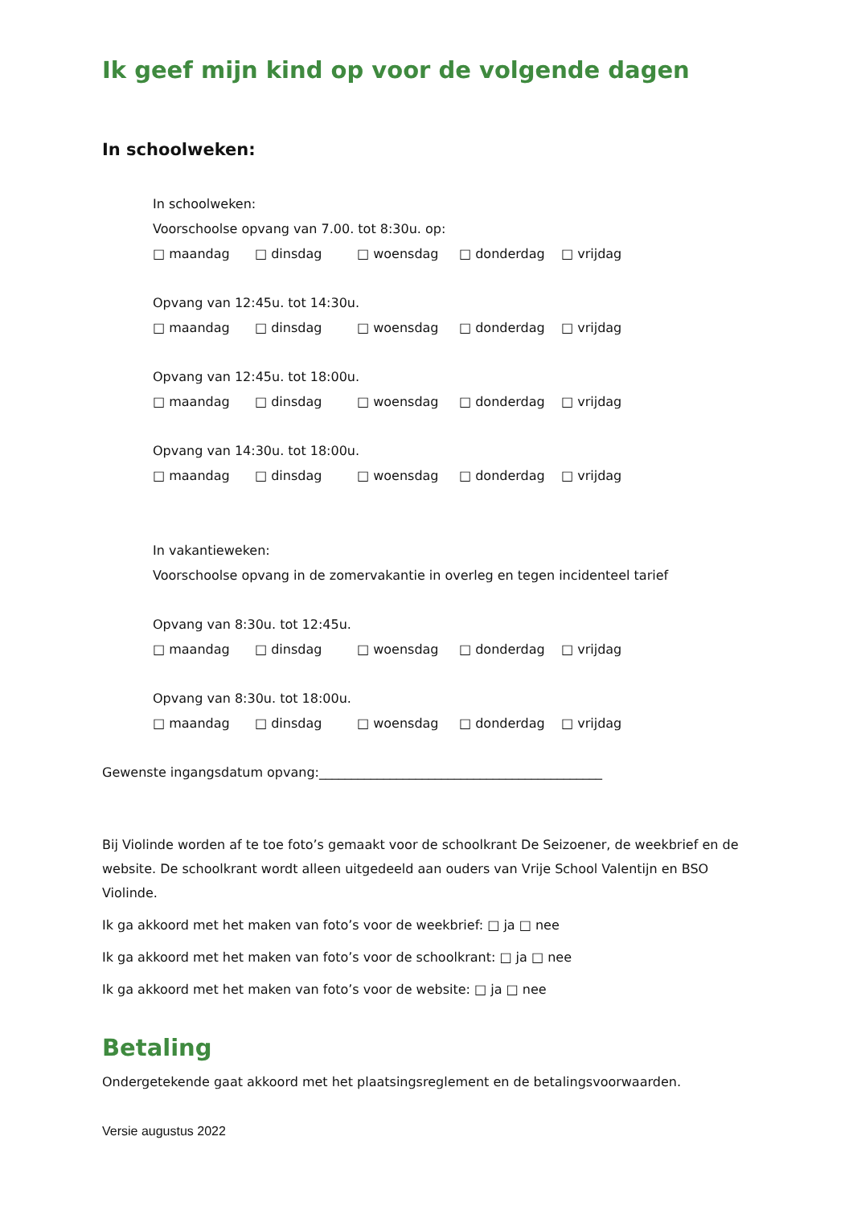Ik geef mijn kind op voor de volgende dagen
In schoolweken:
In schoolweken:
Voorschoolse opvang van 7.00. tot 8:30u. op:
□ maandag □ dinsdag □ woensdag □ donderdag □ vrijdag
Opvang van 12:45u. tot 14:30u.
□ maandag □ dinsdag □ woensdag □ donderdag □ vrijdag
Opvang van 12:45u. tot 18:00u.
□ maandag □ dinsdag □ woensdag □ donderdag □ vrijdag
Opvang van 14:30u. tot 18:00u.
□ maandag □ dinsdag □ woensdag □ donderdag □ vrijdag
In vakantieweken:
Voorschoolse opvang in de zomervakantie in overleg en tegen incidenteel tarief
Opvang van 8:30u. tot 12:45u.
□ maandag □ dinsdag □ woensdag □ donderdag □ vrijdag
Opvang van 8:30u. tot 18:00u.
□ maandag □ dinsdag □ woensdag □ donderdag □ vrijdag
Gewenste ingangsdatum opvang:____________________________________________
Bij Violinde worden af te toe foto’s gemaakt voor de schoolkrant De Seizoener, de weekbrief en de website. De schoolkrant wordt alleen uitgedeeld aan ouders van Vrije School Valentijn en BSO Violinde.
Ik ga akkoord met het maken van foto’s voor de weekbrief: □ ja □ nee
Ik ga akkoord met het maken van foto’s voor de schoolkrant: □ ja □ nee
Ik ga akkoord met het maken van foto’s voor de website: □ ja □ nee
Betaling
Ondergetekende gaat akkoord met het plaatsingsreglement en de betalingsvoorwaarden.
Versie augustus 2022